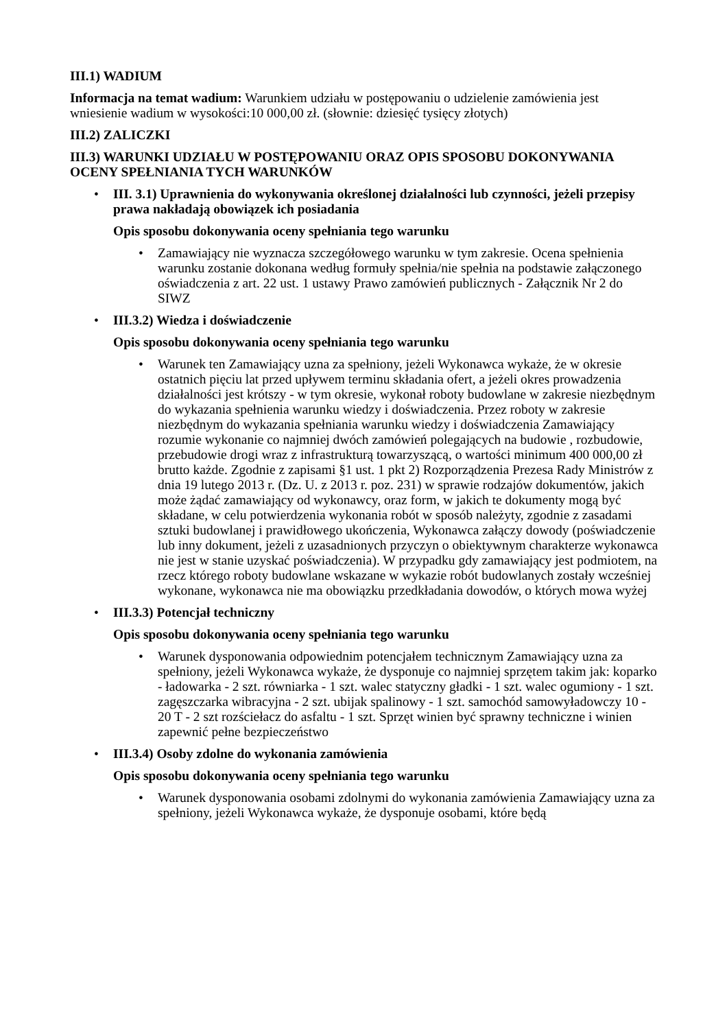III.1) WADIUM
Informacja na temat wadium: Warunkiem udziału w postępowaniu o udzielenie zamówienia jest wniesienie wadium w wysokości:10 000,00 zł. (słownie: dziesięć tysięcy złotych)
III.2) ZALICZKI
III.3) WARUNKI UDZIAŁU W POSTĘPOWANIU ORAZ OPIS SPOSOBU DOKONYWANIA OCENY SPEŁNIANIA TYCH WARUNKÓW
•
III. 3.1) Uprawnienia do wykonywania określonej działalności lub czynności, jeżeli przepisy prawa nakładają obowiązek ich posiadania
Opis sposobu dokonywania oceny spełniania tego warunku
• Zamawiający nie wyznacza szczegółowego warunku w tym zakresie. Ocena spełnienia warunku zostanie dokonana według formuły spełnia/nie spełnia na podstawie załączonego oświadczenia z art. 22 ust. 1 ustawy Prawo zamówień publicznych - Załącznik Nr 2 do SIWZ
•
III.3.2) Wiedza i doświadczenie
Opis sposobu dokonywania oceny spełniania tego warunku
• Warunek ten Zamawiający uzna za spełniony, jeżeli Wykonawca wykaże, że w okresie ostatnich pięciu lat przed upływem terminu składania ofert, a jeżeli okres prowadzenia działalności jest krótszy - w tym okresie, wykonał roboty budowlane w zakresie niezbędnym do wykazania spełnienia warunku wiedzy i doświadczenia. Przez roboty w zakresie niezbędnym do wykazania spełniania warunku wiedzy i doświadczenia Zamawiający rozumie wykonanie co najmniej dwóch zamówień polegających na budowie , rozbudowie, przebudowie drogi wraz z infrastrukturą towarzyszącą, o wartości minimum 400 000,00 zł brutto każde. Zgodnie z zapisami §1 ust. 1 pkt 2) Rozporządzenia Prezesa Rady Ministrów z dnia 19 lutego 2013 r. (Dz. U. z 2013 r. poz. 231) w sprawie rodzajów dokumentów, jakich może żądać zamawiający od wykonawcy, oraz form, w jakich te dokumenty mogą być składane, w celu potwierdzenia wykonania robót w sposób należyty, zgodnie z zasadami sztuki budowlanej i prawidłowego ukończenia, Wykonawca załączy dowody (poświadczenie lub inny dokument, jeżeli z uzasadnionych przyczyn o obiektywnym charakterze wykonawca nie jest w stanie uzyskać poświadczenia). W przypadku gdy zamawiający jest podmiotem, na rzecz którego roboty budowlane wskazane w wykazie robót budowlanych zostały wcześniej wykonane, wykonawca nie ma obowiązku przedkładania dowodów, o których mowa wyżej
•
III.3.3) Potencjał techniczny
Opis sposobu dokonywania oceny spełniania tego warunku
• Warunek dysponowania odpowiednim potencjałem technicznym Zamawiający uzna za spełniony, jeżeli Wykonawca wykaże, że dysponuje co najmniej sprzętem takim jak: koparko - ładowarka - 2 szt. równiarka - 1 szt. walec statyczny gładki - 1 szt. walec ogumiony - 1 szt. zagęszczarka wibracyjna - 2 szt. ubijak spalinowy - 1 szt. samochód samowyładowczy 10 - 20 T - 2 szt rozściełacz do asfaltu - 1 szt. Sprzęt winien być sprawny techniczne i winien zapewnić pełne bezpieczeństwo
•
III.3.4) Osoby zdolne do wykonania zamówienia
Opis sposobu dokonywania oceny spełniania tego warunku
• Warunek dysponowania osobami zdolnymi do wykonania zamówienia Zamawiający uzna za spełniony, jeżeli Wykonawca wykaże, że dysponuje osobami, które będą